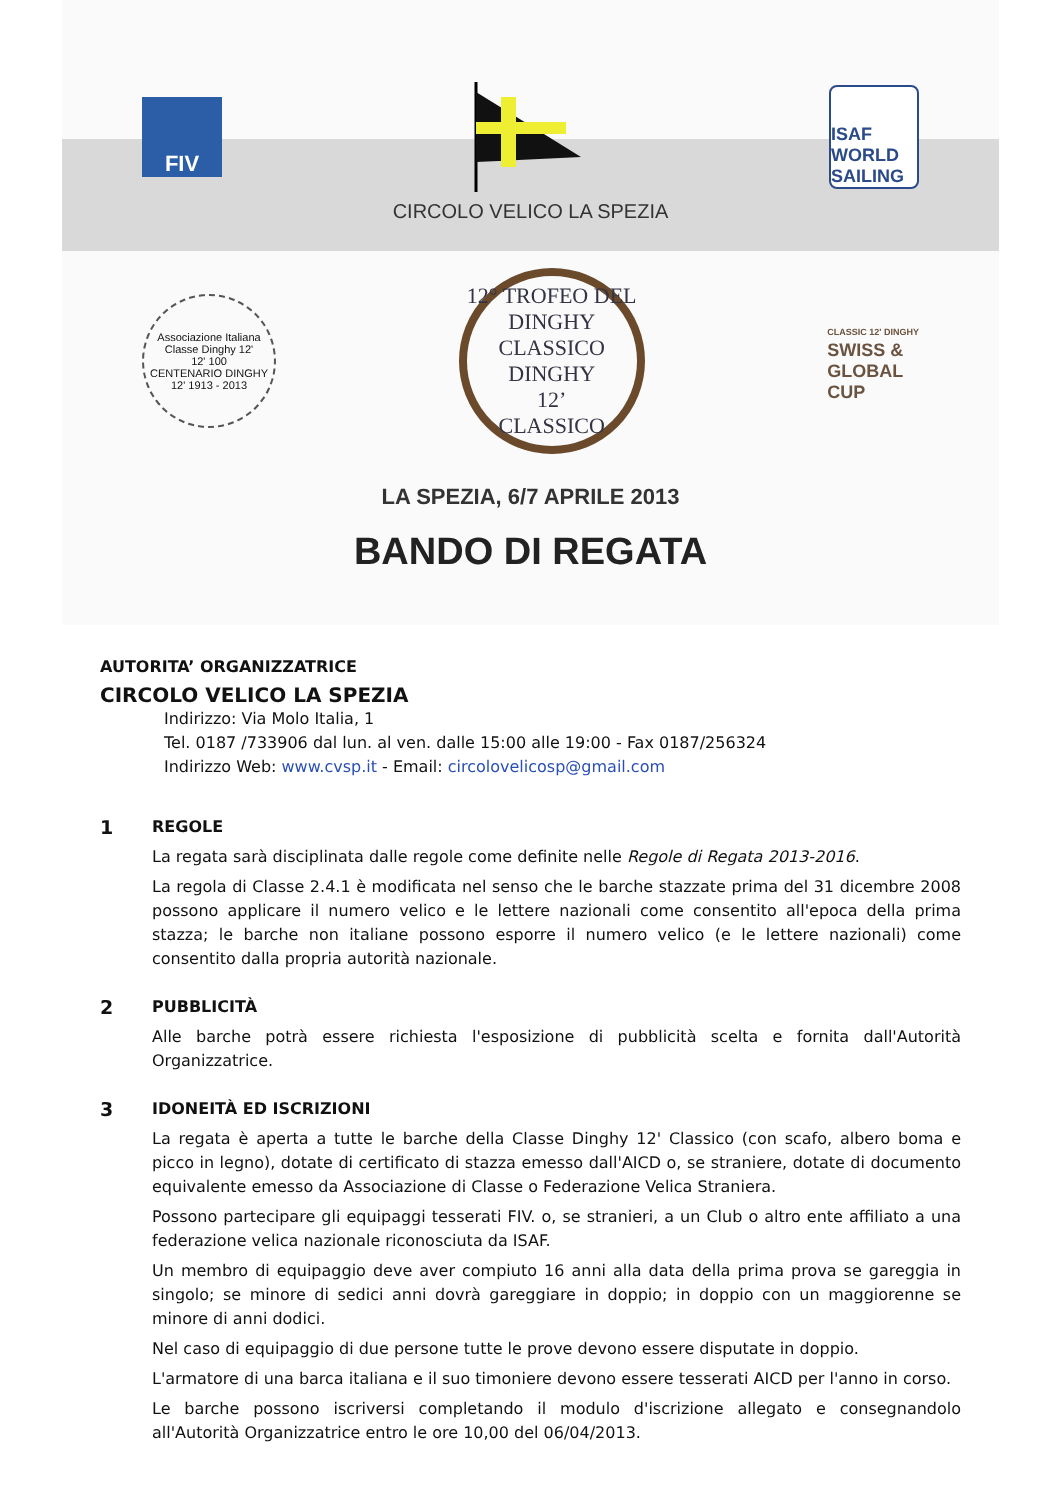FIV
ISAF
WORLD SAILING
CIRCOLO VELICO LA SPEZIA
Associazione Italiana Classe Dinghy 12'
12' 100
CENTENARIO DINGHY 12' 1913 - 2013
12° TROFEO DEL DINGHY CLASSICO
DINGHY
12’
CLASSICO
CLASSIC 12' DINGHY
SWISS &
GLOBAL
CUP
LA SPEZIA, 6/7 APRILE 2013
BANDO DI REGATA
AUTORITA’ ORGANIZZATRICE
CIRCOLO VELICO LA SPEZIA
Indirizzo: Via Molo Italia, 1
Tel. 0187 /733906 dal lun. al ven. dalle 15:00 alle 19:00 - Fax 0187/256324
Indirizzo Web: www.cvsp.it - Email: circolovelicosp@gmail.com
1
REGOLE
La regata sarà disciplinata dalle regole come definite nelle Regole di Regata 2013-2016.
La regola di Classe 2.4.1 è modificata nel senso che le barche stazzate prima del 31 dicembre 2008 possono applicare il numero velico e le lettere nazionali come consentito all'epoca della prima stazza; le barche non italiane possono esporre il numero velico (e le lettere nazionali) come consentito dalla propria autorità nazionale.
2
PUBBLICITÀ
Alle barche potrà essere richiesta l'esposizione di pubblicità scelta e fornita dall'Autorità Organizzatrice.
3
IDONEITÀ ED ISCRIZIONI
La regata è aperta a tutte le barche della Classe Dinghy 12' Classico (con scafo, albero boma e picco in legno), dotate di certificato di stazza emesso dall'AICD o, se straniere, dotate di documento equivalente emesso da Associazione di Classe o Federazione Velica Straniera.
Possono partecipare gli equipaggi tesserati FIV. o, se stranieri, a un Club o altro ente affiliato a una federazione velica nazionale riconosciuta da ISAF.
Un membro di equipaggio deve aver compiuto 16 anni alla data della prima prova se gareggia in singolo; se minore di sedici anni dovrà gareggiare in doppio; in doppio con un maggiorenne se minore di anni dodici.
Nel caso di equipaggio di due persone tutte le prove devono essere disputate in doppio.
L'armatore di una barca italiana e il suo timoniere devono essere tesserati AICD per l'anno in corso.
Le barche possono iscriversi completando il modulo d'iscrizione allegato e consegnandolo all'Autorità Organizzatrice entro le ore 10,00 del 06/04/2013.